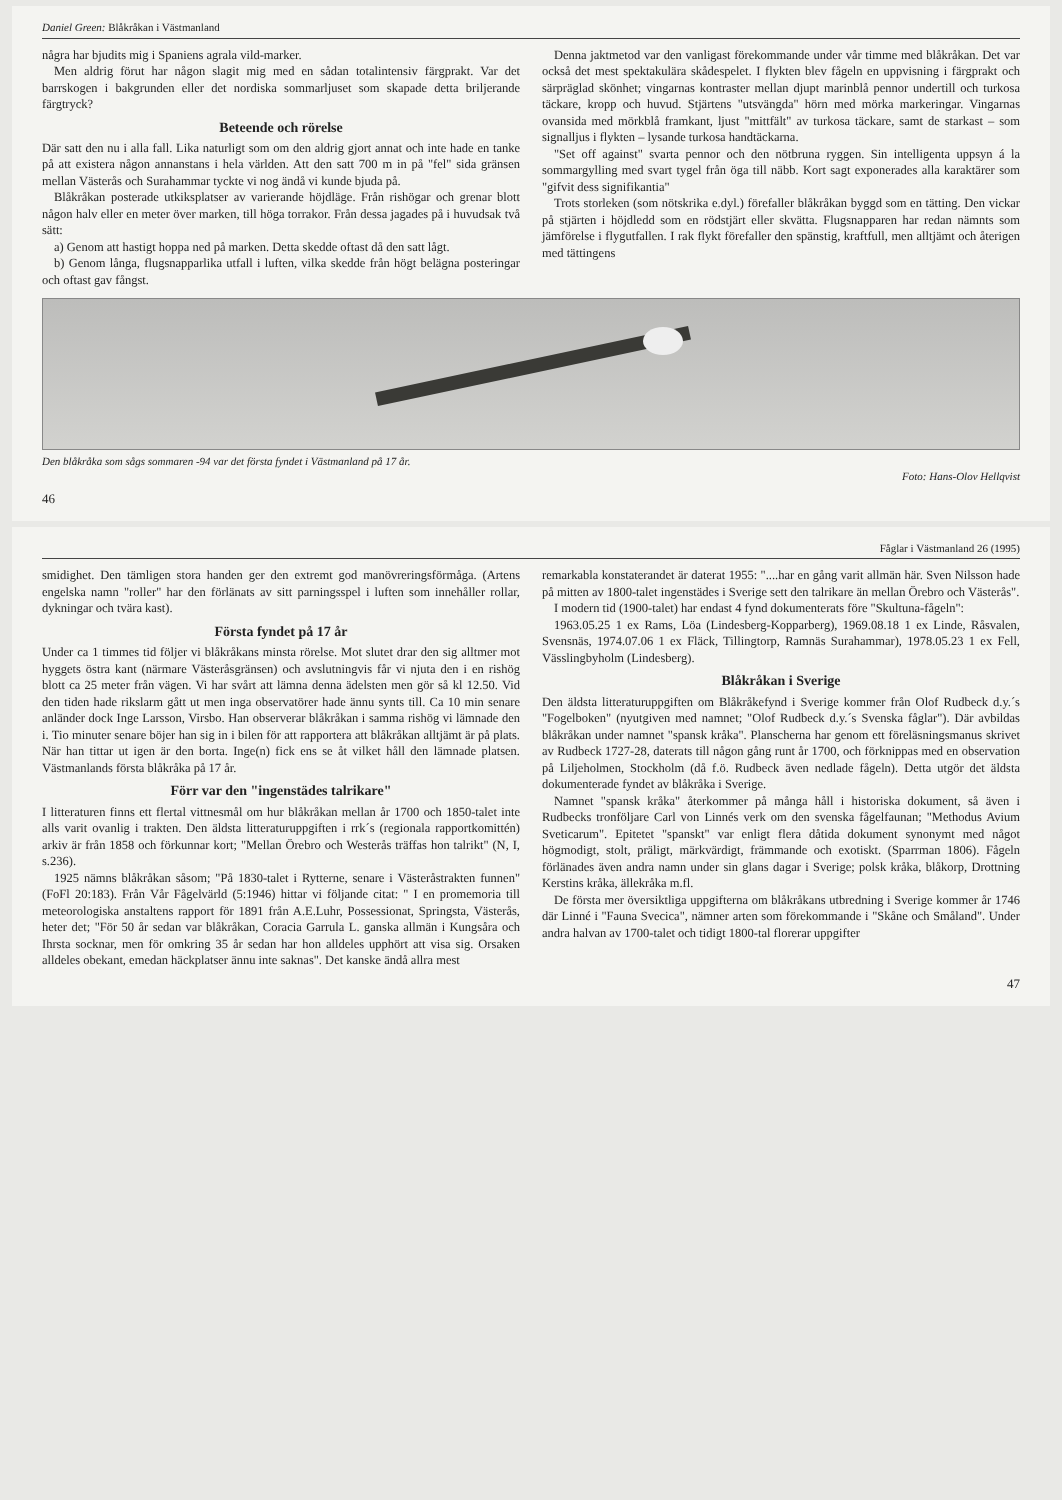Daniel Green: Blåkråkan i Västmanland
några har bjudits mig i Spaniens agrala vild-marker.
Men aldrig förut har någon slagit mig med en sådan totalintensiv färgprakt. Var det barrskogen i bakgrunden eller det nordiska sommarljuset som skapade detta briljerande färgtryck?
Beteende och rörelse
Där satt den nu i alla fall. Lika naturligt som om den aldrig gjort annat och inte hade en tanke på att existera någon annanstans i hela världen. Att den satt 700 m in på "fel" sida gränsen mellan Västerås och Surahammar tyckte vi nog ändå vi kunde bjuda på.
Blåkråkan posterade utkiksplatser av varierande höjdläge. Från rishögar och grenar blott någon halv eller en meter över marken, till höga torrakor. Från dessa jagades på i huvudsak två sätt:
a) Genom att hastigt hoppa ned på marken. Detta skedde oftast då den satt lågt.
b) Genom långa, flugsnapparlika utfall i luften, vilka skedde från högt belägna posteringar och oftast gav fångst.
Denna jaktmetod var den vanligast förekommande under vår timme med blåkråkan. Det var också det mest spektakulära skådespelet. I flykten blev fågeln en uppvisning i färgprakt och särpräglad skönhet; vingarnas kontraster mellan djupt marinblå pennor undertill och turkosa täckare, kropp och huvud. Stjärtens "utsvängda" hörn med mörka markeringar. Vingarnas ovansida med mörkblå framkant, ljust "mittfält" av turkosa täckare, samt de starkast – som signalljus i flykten – lysande turkosa handtäckarna.
"Set off against" svarta pennor och den nötbruna ryggen. Sin intelligenta uppsyn á la sommargylling med svart tygel från öga till näbb. Kort sagt exponerades alla karaktärer som "gifvit dess signifikantia"
Trots storleken (som nötskrika e.dyl.) förefaller blåkråkan byggd som en tätting. Den vickar på stjärten i höjdledd som en rödstjärt eller skvätta. Flugsnapparen har redan nämnts som jämförelse i flygutfallen. I rak flykt förefaller den spänstig, kraftfull, men alltjämt och återigen med tättingens
Den blåkråka som sågs sommaren -94 var det första fyndet i Västmanland på 17 år.
Foto: Hans-Olov Hellqvist
46
Fåglar i Västmanland 26 (1995)
smidighet. Den tämligen stora handen ger den extremt god manövreringsförmåga. (Artens engelska namn "roller" har den förlänats av sitt parningsspel i luften som innehåller rollar, dykningar och tvära kast).
Första fyndet på 17 år
Under ca 1 timmes tid följer vi blåkråkans minsta rörelse. Mot slutet drar den sig alltmer mot hyggets östra kant (närmare Västeråsgränsen) och avslutningvis får vi njuta den i en rishög blott ca 25 meter från vägen. Vi har svårt att lämna denna ädelsten men gör så kl 12.50. Vid den tiden hade rikslarm gått ut men inga observatörer hade ännu synts till. Ca 10 min senare anländer dock Inge Larsson, Virsbo. Han observerar blåkråkan i samma rishög vi lämnade den i. Tio minuter senare böjer han sig in i bilen för att rapportera att blåkråkan alltjämt är på plats. När han tittar ut igen är den borta. Inge(n) fick ens se åt vilket håll den lämnade platsen. Västmanlands första blåkråka på 17 år.
Förr var den "ingenstädes talrikare"
I litteraturen finns ett flertal vittnesmål om hur blåkråkan mellan år 1700 och 1850-talet inte alls varit ovanlig i trakten. Den äldsta litteraturuppgiften i rrk´s (regionala rapportkomittén) arkiv är från 1858 och förkunnar kort; "Mellan Örebro och Westerås träffas hon talrikt" (N, I, s.236).
1925 nämns blåkråkan såsom; "På 1830-talet i Rytterne, senare i Västeråstrakten funnen" (FoFl 20:183). Från Vår Fågelvärld (5:1946) hittar vi följande citat: " I en promemoria till meteorologiska anstaltens rapport för 1891 från A.E.Luhr, Possessionat, Springsta, Västerås, heter det; "För 50 år sedan var blåkråkan, Coracia Garrula L. ganska allmän i Kungsåra och Ihrsta socknar, men för omkring 35 år sedan har hon alldeles upphört att visa sig. Orsaken alldeles obekant, emedan häckplatser ännu inte saknas". Det kanske ändå allra mest
remarkabla konstaterandet är daterat 1955: "....har en gång varit allmän här. Sven Nilsson hade på mitten av 1800-talet ingenstädes i Sverige sett den talrikare än mellan Örebro och Västerås".
I modern tid (1900-talet) har endast 4 fynd dokumenterats före "Skultuna-fågeln":
1963.05.25 1 ex Rams, Löa (Lindesberg-Kopparberg), 1969.08.18 1 ex Linde, Råsvalen, Svensnäs, 1974.07.06 1 ex Fläck, Tillingtorp, Ramnäs Surahammar), 1978.05.23 1 ex Fell, Vässlingbyholm (Lindesberg).
Blåkråkan i Sverige
Den äldsta litteraturuppgiften om Blåkråkefynd i Sverige kommer från Olof Rudbeck d.y.´s "Fogelboken" (nyutgiven med namnet; "Olof Rudbeck d.y.´s Svenska fåglar"). Där avbildas blåkråkan under namnet "spansk kråka". Planscherna har genom ett föreläsningsmanus skrivet av Rudbeck 1727-28, daterats till någon gång runt år 1700, och förknippas med en observation på Liljeholmen, Stockholm (då f.ö. Rudbeck även nedlade fågeln). Detta utgör det äldsta dokumenterade fyndet av blåkråka i Sverige.
Namnet "spansk kråka" återkommer på många håll i historiska dokument, så även i Rudbecks tronföljare Carl von Linnés verk om den svenska fågelfaunan; "Methodus Avium Sveticarum". Epitetet "spanskt" var enligt flera dåtida dokument synonymt med något högmodigt, stolt, präligt, märkvärdigt, främmande och exotiskt. (Sparrman 1806). Fågeln förlänades även andra namn under sin glans dagar i Sverige; polsk kråka, blåkorp, Drottning Kerstins kråka, ällekråka m.fl.
De första mer översiktliga uppgifterna om blåkråkans utbredning i Sverige kommer år 1746 där Linné i "Fauna Svecica", nämner arten som förekommande i "Skåne och Småland". Under andra halvan av 1700-talet och tidigt 1800-tal florerar uppgifter
47